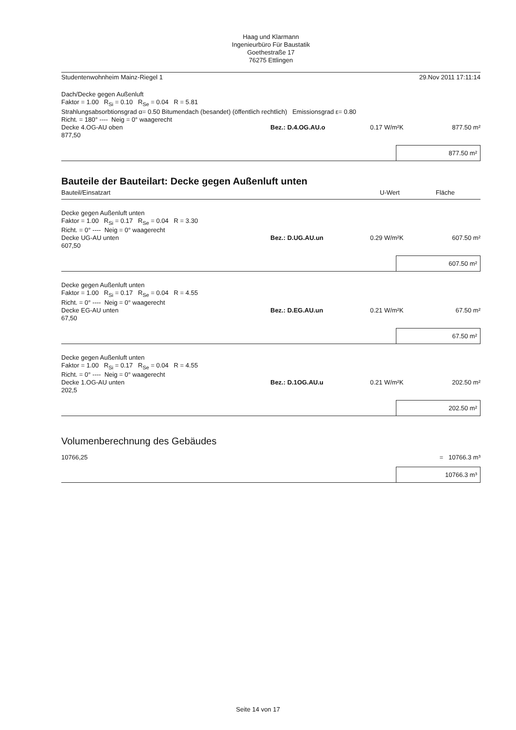Haag und Klarmann
Ingenieurbüro Für Baustatik
Goethestraße 17
76275 Ettlingen
Studentenwohnheim Mainz-Riegel 1 29.Nov 2011 17:11:14
Dach/Decke gegen Außenluft
Faktor = 1.00 R<sub>Si</sub> = 0.10 R<sub>Se</sub> = 0.04 R = 5.81
Strahlungsabsorbtionsgrad α= 0.50 Bitumendach (besandet) (öffentlich rechtlich) Emissionsgrad ε= 0.80
Richt. = 180° ---- Neig = 0° waagerecht
Decke 4.OG-AU oben Bez.: D.4.OG.AU.o 0.17 W/m²K 877.50 m²
877,50
877.50 m²
Bauteile der Bauteilart: Decke gegen Außenluft unten
Bauteil/Einsatzart U-Wert Fläche
Decke gegen Außenluft unten
Faktor = 1.00 R<sub>Si</sub> = 0.17 R<sub>Se</sub> = 0.04 R = 3.30
Richt. = 0° ---- Neig = 0° waagerecht
Decke UG-AU unten Bez.: D.UG.AU.un 0.29 W/m²K 607.50 m²
607,50
607.50 m²
Decke gegen Außenluft unten
Faktor = 1.00 R<sub>Si</sub> = 0.17 R<sub>Se</sub> = 0.04 R = 4.55
Richt. = 0° ---- Neig = 0° waagerecht
Decke EG-AU unten Bez.: D.EG.AU.un 0.21 W/m²K 67.50 m²
67,50
67.50 m²
Decke gegen Außenluft unten
Faktor = 1.00 R<sub>Si</sub> = 0.17 R<sub>Se</sub> = 0.04 R = 4.55
Richt. = 0° ---- Neig = 0° waagerecht
Decke 1.OG-AU unten Bez.: D.1OG.AU.u 0.21 W/m²K 202.50 m²
202,5
202.50 m²
Volumenberechnung des Gebäudes
10766,25 = 10766.3 m³
10766.3 m³
Seite 14 von 17